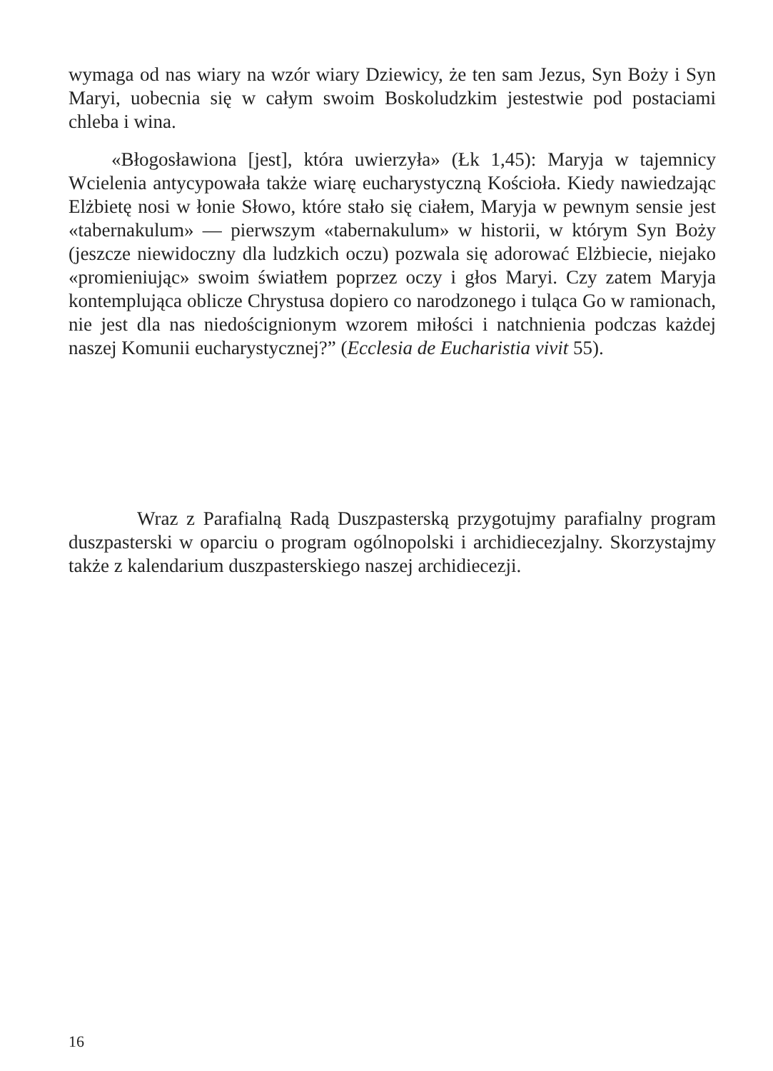wymaga od nas wiary na wzór wiary Dziewicy, że ten sam Jezus, Syn Boży i Syn Maryi, uobecnia się w całym swoim Boskoludzkim jestestwie pod postaciami chleba i wina.
«Błogosławiona [jest], która uwierzyła» (Łk 1,45): Maryja w tajemnicy Wcielenia antycypowała także wiarę eucharystyczną Kościoła. Kiedy nawiedzając Elżbietę nosi w łonie Słowo, które stało się ciałem, Maryja w pewnym sensie jest «tabernakulum» — pierwszym «tabernakulum» w historii, w którym Syn Boży (jeszcze niewidoczny dla ludzkich oczu) pozwala się adorować Elżbiecie, niejako «promieniując» swoim światłem poprzez oczy i głos Maryi. Czy zatem Maryja kontemplująca oblicze Chrystusa dopiero co narodzonego i tuląca Go w ramionach, nie jest dla nas niedoścignionym wzorem miłości i natchnienia podczas każdej naszej Komunii eucharystycznej?” (Ecclesia de Eucharistia vivit 55).
Wraz z Parafialną Radą Duszpasterską przygotujmy parafialny program duszpasterski w oparciu o program ogólnopolski i archidiecezjalny. Skorzystajmy także z kalendarium duszpasterskiego naszej archidiecezji.
16